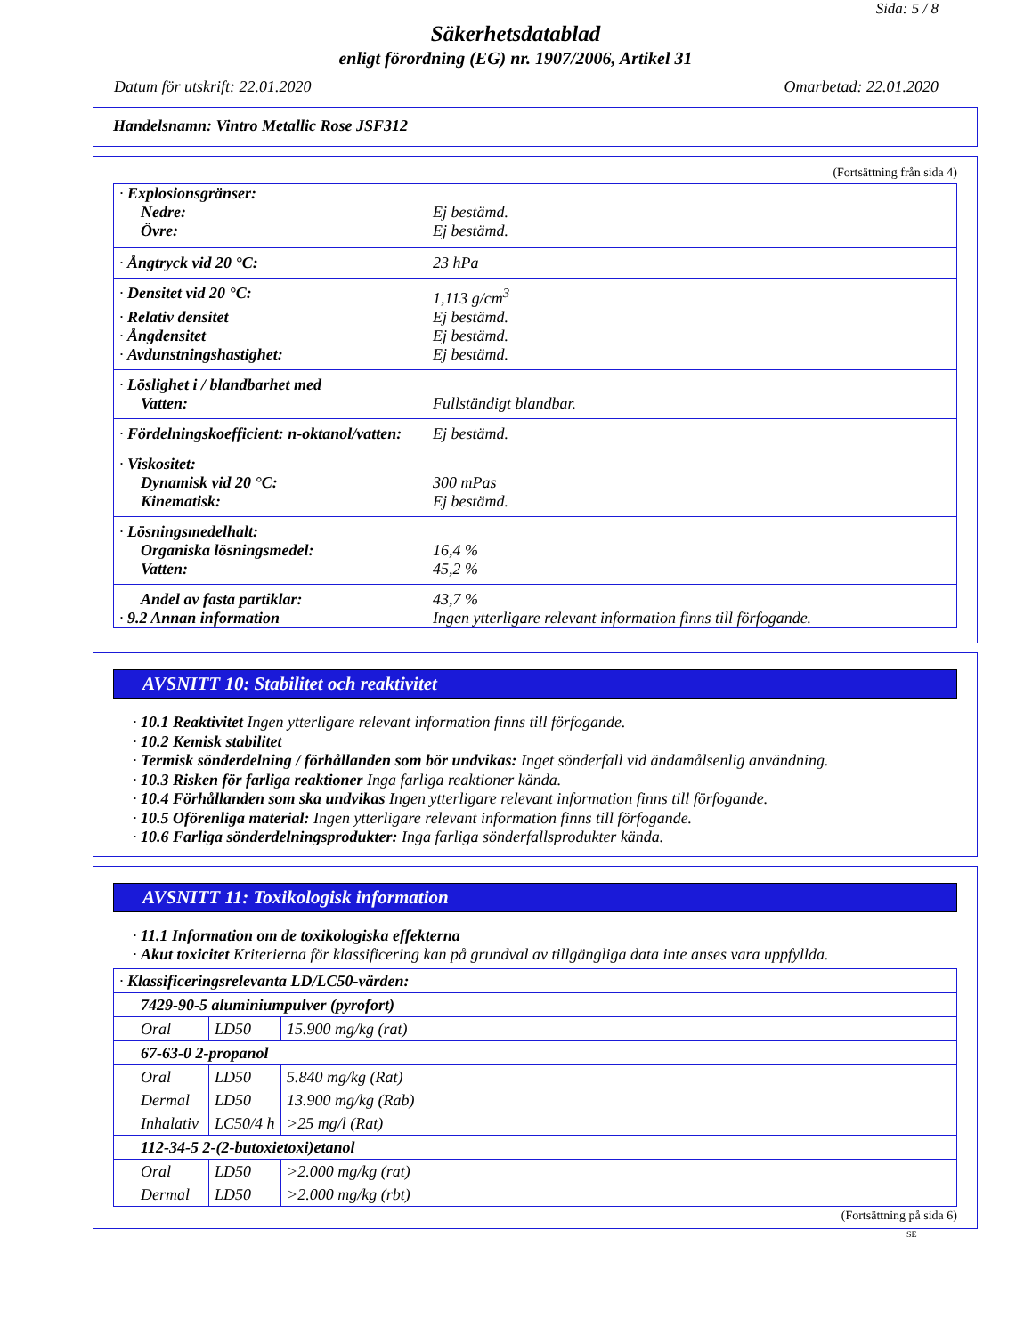Sida: 5 / 8
Säkerhetsdatablad
enligt förordning (EG) nr. 1907/2006, Artikel 31
Datum för utskrift: 22.01.2020 Omarbetad: 22.01.2020
Handelsnamn: Vintro Metallic Rose JSF312
(Fortsättning från sida 4)
| · Explosionsgränser: | |
| Nedre: | Ej bestämd. |
| Övre: | Ej bestämd. |
| · Ångtryck vid 20 °C: | 23 hPa |
| · Densitet vid 20 °C: | 1,113 g/cm<sup>3</sup> |
| · Relativ densitet | Ej bestämd. |
| · Ångdensitet | Ej bestämd. |
| · Avdunstningshastighet: | Ej bestämd. |
| · Löslighet i / blandbarhet med | |
| Vatten: | Fullständigt blandbar. |
| · Fördelningskoefficient: n-oktanol/vatten: | Ej bestämd. |
| · Viskositet: | |
| Dynamisk vid 20 °C: | 300 mPas |
| Kinematisk: | Ej bestämd. |
| · Lösningsmedelhalt: | |
| Organiska lösningsmedel: | 16,4 % |
| Vatten: | 45,2 % |
| Andel av fasta partiklar: | 43,7 % |
| · 9.2 Annan information | Ingen ytterligare relevant information finns till förfogande. |
AVSNITT 10: Stabilitet och reaktivitet
· 10.1 Reaktivitet Ingen ytterligare relevant information finns till förfogande.
· 10.2 Kemisk stabilitet
· Termisk sönderdelning / förhållanden som bör undvikas: Inget sönderfall vid ändamålsenlig användning.
· 10.3 Risken för farliga reaktioner Inga farliga reaktioner kända.
· 10.4 Förhållanden som ska undvikas Ingen ytterligare relevant information finns till förfogande.
· 10.5 Oförenliga material: Ingen ytterligare relevant information finns till förfogande.
· 10.6 Farliga sönderdelningsprodukter: Inga farliga sönderfallsprodukter kända.
AVSNITT 11: Toxikologisk information
· 11.1 Information om de toxikologiska effekterna
· Akut toxicitet Kriterierna för klassificering kan på grundval av tillgängliga data inte anses vara uppfyllda.
| · Klassificeringsrelevanta LD/LC50-värden: | | |
| 7429-90-5 aluminiumpulver (pyrofort) | | |
| Oral | LD50 | 15.900 mg/kg (rat) |
| 67-63-0 2-propanol | | |
| Oral | LD50 | 5.840 mg/kg (Rat) |
| Dermal | LD50 | 13.900 mg/kg (Rab) |
| Inhalativ | LC50/4 h | >25 mg/l (Rat) |
| 112-34-5 2-(2-butoxietoxi)etanol | | |
| Oral | LD50 | >2.000 mg/kg (rat) |
| Dermal | LD50 | >2.000 mg/kg (rbt) |
(Fortsättning på sida 6)
SE